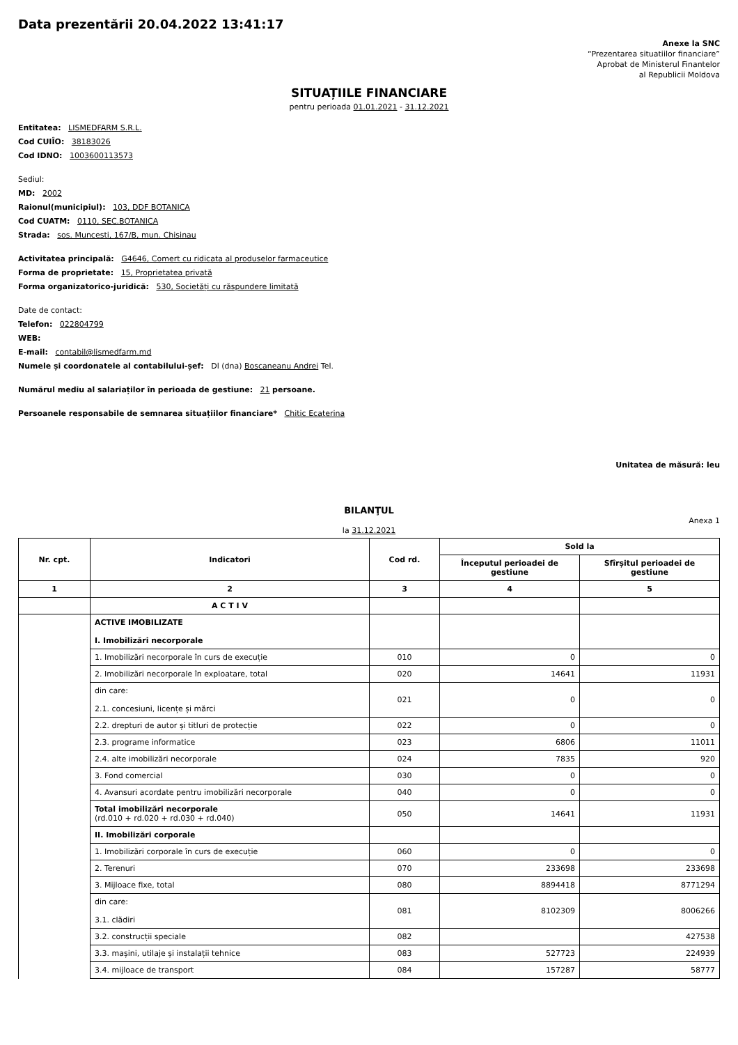Data prezentării 20.04.2022 13:41:17
Anexe la SNC
“Prezentarea situatiilor financiare”
Aprobat de Ministerul Finantelor
al Republicii Moldova
SITUAȚIILE FINANCIARE
pentru perioada 01.01.2021 - 31.12.2021
Entitatea: LISMEDFARM S.R.L.
Cod CUIÎO: 38183026
Cod IDNO: 1003600113573
Sediul:
MD: 2002
Raionul(municipiul): 103, DDF BOTANICA
Cod CUATM: 0110, SEC.BOTANICA
Strada: sos. Muncesti, 167/B, mun. Chisinau
Activitatea principală: G4646, Comert cu ridicata al produselor farmaceutice
Forma de proprietate: 15, Proprietatea privată
Forma organizatorico-juridică: 530, Societăți cu răspundere limitată
Date de contact:
Telefon: 022804799
WEB:
E-mail: contabil@lismedfarm.md
Numele și coordonatele al contabilului-șef: Dl (dna) Boscaneanu Andrei Tel.
Numărul mediu al salariaților în perioada de gestiune: 21 persoane.
Persoanele responsabile de semnarea situațiilor financiare* Chitic Ecaterina
Unitatea de măsură: leu
BILANŢUL
Anexa 1
la 31.12.2021
| Nr. cpt. | Indicatori | Cod rd. | Sold la | |
| --- | --- | --- | --- | --- |
| | | | Începutul perioadei de gestiune | Sfîrșitul perioadei de gestiune |
| 1 | 2 | 3 | 4 | 5 |
| | A C T I V | | | |
| | ACTIVE IMOBILIZATE I. Imobilizări necorporale | | | |
| | 1. Imobilizări necorporale în curs de execuție | 010 | 0 | 0 |
| | 2. Imobilizări necorporale în exploatare, total | 020 | 14641 | 11931 |
| | din care: 2.1. concesiuni, licențe și mărci | 021 | 0 | 0 |
| | 2.2. drepturi de autor și titluri de protecție | 022 | 0 | 0 |
| | 2.3. programe informatice | 023 | 6806 | 11011 |
| | 2.4. alte imobilizări necorporale | 024 | 7835 | 920 |
| | 3. Fond comercial | 030 | 0 | 0 |
| | 4. Avansuri acordate pentru imobilizări necorporale | 040 | 0 | 0 |
| | Total imobilizări necorporale (rd.010 + rd.020 + rd.030 + rd.040) | 050 | 14641 | 11931 |
| | II. Imobilizări corporale | | | |
| | 1. Imobilizări corporale în curs de execuție | 060 | 0 | 0 |
| | 2. Terenuri | 070 | 233698 | 233698 |
| | 3. Mijloace fixe, total | 080 | 8894418 | 8771294 |
| | din care: 3.1. clădiri | 081 | 8102309 | 8006266 |
| | 3.2. construcții speciale | 082 | | 427538 |
| | 3.3. mașini, utilaje și instalații tehnice | 083 | 527723 | 224939 |
| | 3.4. mijloace de transport | 084 | 157287 | 58777 |